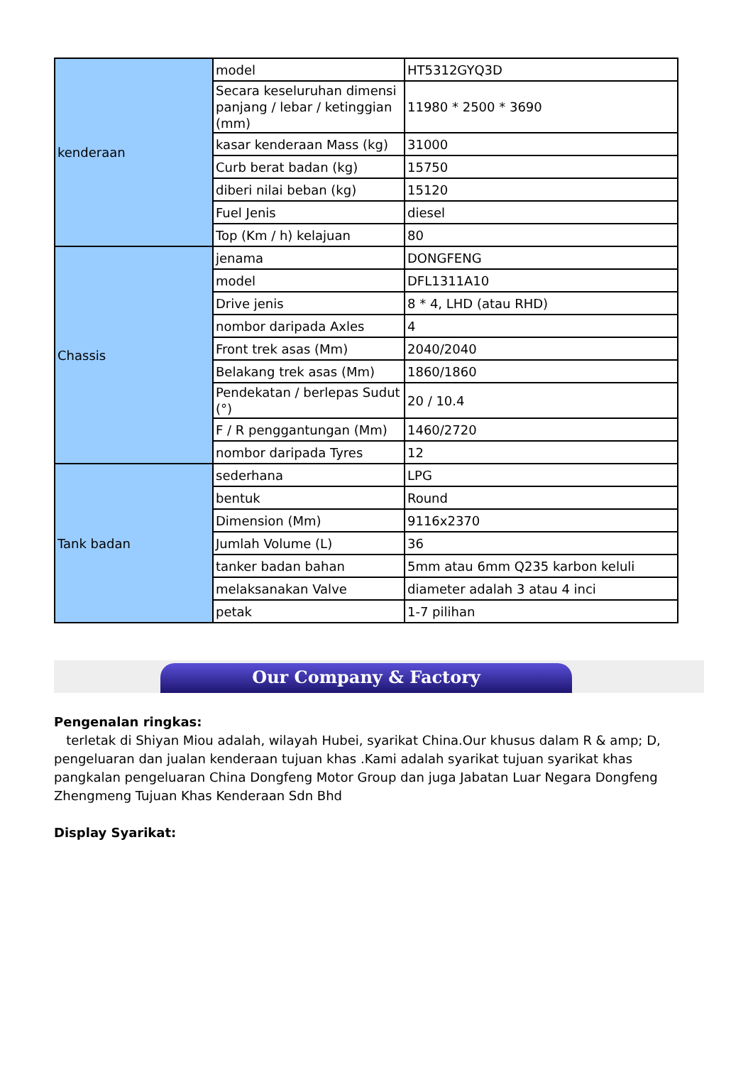| kenderaan | model | HT5312GYQ3D |
| | Secara keseluruhan dimensi panjang / lebar / ketinggian (mm) | 11980 * 2500 * 3690 |
| | kasar kenderaan Mass (kg) | 31000 |
| | Curb berat badan (kg) | 15750 |
| | diberi nilai beban (kg) | 15120 |
| | Fuel Jenis | diesel |
| | Top (Km / h) kelajuan | 80 |
| Chassis | jenama | DONGFENG |
| | model | DFL1311A10 |
| | Drive jenis | 8 * 4, LHD (atau RHD) |
| | nombor daripada Axles | 4 |
| | Front trek asas (Mm) | 2040/2040 |
| | Belakang trek asas (Mm) | 1860/1860 |
| | Pendekatan / berlepas Sudut (°) | 20 / 10.4 |
| | F / R penggantungan (Mm) | 1460/2720 |
| | nombor daripada Tyres | 12 |
| Tank badan | sederhana | LPG |
| | bentuk | Round |
| | Dimension (Mm) | 9116x2370 |
| | Jumlah Volume (L) | 36 |
| | tanker badan bahan | 5mm atau 6mm Q235 karbon keluli |
| | melaksanakan Valve | diameter adalah 3 atau 4 inci |
| | petak | 1-7 pilihan |
Our Company & Factory
Pengenalan ringkas:
terletak di Shiyan Miou adalah, wilayah Hubei, syarikat China.Our khusus dalam R & amp; D, pengeluaran dan jualan kenderaan tujuan khas .Kami adalah syarikat tujuan syarikat khas pangkalan pengeluaran China Dongfeng Motor Group dan juga Jabatan Luar Negara Dongfeng Zhengmeng Tujuan Khas Kenderaan Sdn Bhd
Display Syarikat: